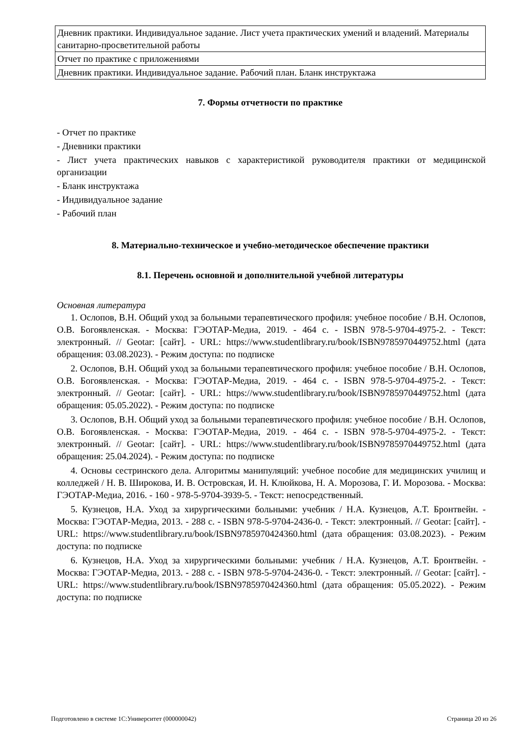| Дневник практики. Индивидуальное задание. Лист учета практических умений и владений. Материалы санитарно-просветительной работы |
| Отчет по практике с приложениями |
| Дневник практики. Индивидуальное задание. Рабочий план. Бланк инструктажа |
7. Формы отчетности по практике
- Отчет по практике
- Дневники практики
- Лист учета практических навыков с характеристикой руководителя практики от медицинской организации
- Бланк инструктажа
- Индивидуальное задание
- Рабочий план
8. Материально-техническое и учебно-методическое обеспечение практики
8.1. Перечень основной и дополнительной учебной литературы
Основная литература
1. Ослопов, В.Н. Общий уход за больными терапевтического профиля: учебное пособие / В.Н. Ослопов, О.В. Богоявленская. - Москва: ГЭОТАР-Медиа, 2019. - 464 с. - ISBN 978-5-9704-4975-2. - Текст: электронный. // Geotar: [сайт]. - URL: https://www.studentlibrary.ru/book/ISBN9785970449752.html (дата обращения: 03.08.2023). - Режим доступа: по подписке
2. Ослопов, В.Н. Общий уход за больными терапевтического профиля: учебное пособие / В.Н. Ослопов, О.В. Богоявленская. - Москва: ГЭОТАР-Медиа, 2019. - 464 с. - ISBN 978-5-9704-4975-2. - Текст: электронный. // Geotar: [сайт]. - URL: https://www.studentlibrary.ru/book/ISBN9785970449752.html (дата обращения: 05.05.2022). - Режим доступа: по подписке
3. Ослопов, В.Н. Общий уход за больными терапевтического профиля: учебное пособие / В.Н. Ослопов, О.В. Богоявленская. - Москва: ГЭОТАР-Медиа, 2019. - 464 с. - ISBN 978-5-9704-4975-2. - Текст: электронный. // Geotar: [сайт]. - URL: https://www.studentlibrary.ru/book/ISBN9785970449752.html (дата обращения: 25.04.2024). - Режим доступа: по подписке
4. Основы сестринского дела. Алгоритмы манипуляций: учебное пособие для медицинских училищ и колледжей / Н. В. Широкова, И. В. Островская, И. Н. Клюйкова, Н. А. Морозова, Г. И. Морозова. - Москва: ГЭОТАР-Медиа, 2016. - 160 - 978-5-9704-3939-5. - Текст: непосредственный.
5. Кузнецов, Н.А. Уход за хирургическими больными: учебник / Н.А. Кузнецов, А.Т. Бронтвейн. - Москва: ГЭОТАР-Медиа, 2013. - 288 с. - ISBN 978-5-9704-2436-0. - Текст: электронный. // Geotar: [сайт]. - URL: https://www.studentlibrary.ru/book/ISBN9785970424360.html (дата обращения: 03.08.2023). - Режим доступа: по подписке
6. Кузнецов, Н.А. Уход за хирургическими больными: учебник / Н.А. Кузнецов, А.Т. Бронтвейн. - Москва: ГЭОТАР-Медиа, 2013. - 288 с. - ISBN 978-5-9704-2436-0. - Текст: электронный. // Geotar: [сайт]. - URL: https://www.studentlibrary.ru/book/ISBN9785970424360.html (дата обращения: 05.05.2022). - Режим доступа: по подписке
Подготовлено в системе 1С:Университет (000000042) Страница 20 из 26